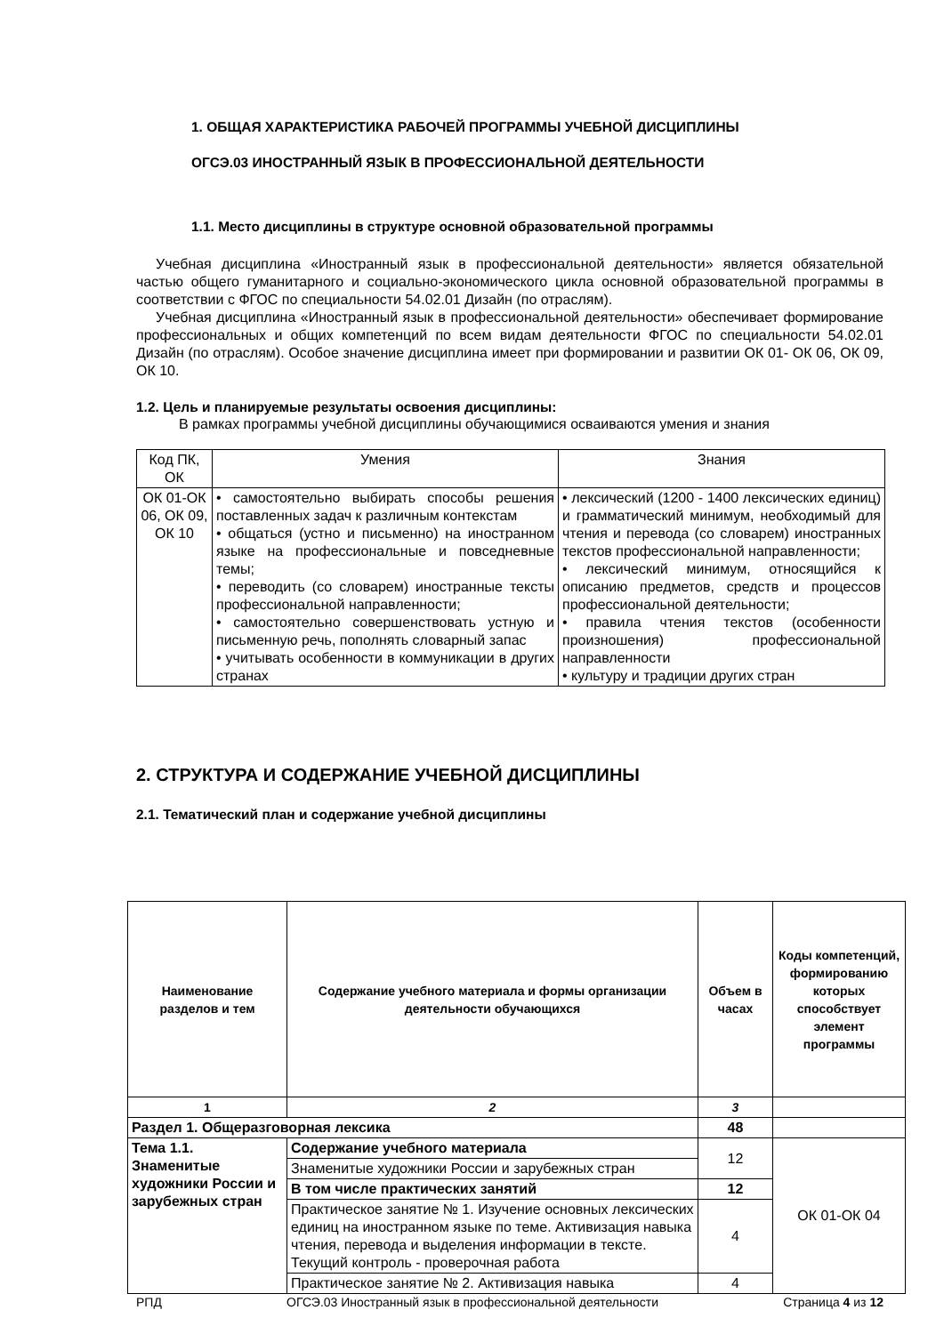1. ОБЩАЯ ХАРАКТЕРИСТИКА РАБОЧЕЙ ПРОГРАММЫ УЧЕБНОЙ ДИСЦИПЛИНЫ
ОГСЭ.03 ИНОСТРАННЫЙ ЯЗЫК В ПРОФЕССИОНАЛЬНОЙ ДЕЯТЕЛЬНОСТИ
1.1. Место дисциплины в структуре основной образовательной программы
Учебная дисциплина «Иностранный язык в профессиональной деятельности» является обязательной частью общего гуманитарного и социально-экономического цикла основной образовательной программы в соответствии с ФГОС по специальности 54.02.01 Дизайн (по отраслям).
Учебная дисциплина «Иностранный язык в профессиональной деятельности» обеспечивает формирование профессиональных и общих компетенций по всем видам деятельности ФГОС по специальности 54.02.01 Дизайн (по отраслям). Особое значение дисциплина имеет при формировании и развитии ОК 01- ОК 06, ОК 09, ОК 10.
1.2. Цель и планируемые результаты освоения дисциплины:
В рамках программы учебной дисциплины обучающимися осваиваются умения и знания
| Код ПК, ОК | Умения | Знания |
| ОК 01-ОК 06, ОК 09, ОК 10 | • самостоятельно выбирать способы решения поставленных задач к различным контекстам • общаться (устно и письменно) на иностранном языке на профессиональные и повседневные темы; • переводить (со словарем) иностранные тексты профессиональной направленности; • самостоятельно совершенствовать устную и письменную речь, пополнять словарный запас • учитывать особенности в коммуникации в других странах | • лексический (1200 - 1400 лексических единиц) и грамматический минимум, необходимый для чтения и перевода (со словарем) иностранных текстов профессиональной направленности; • лексический минимум, относящийся к описанию предметов, средств и процессов профессиональной деятельности; • правила чтения текстов (особенности произношения) профессиональной направленности • культуру и традиции других стран |
2. СТРУКТУРА И СОДЕРЖАНИЕ УЧЕБНОЙ ДИСЦИПЛИНЫ
2.1. Тематический план и содержание учебной дисциплины
| Наименование разделов и тем | Содержание учебного материала и формы организации деятельности обучающихся | Объем в часах | Коды компетенций, формированию которых способствует элемент программы |
| --- | --- | --- | --- |
| 1 | 2 | 3 | |
| Раздел 1. Общеразговорная лексика | | 48 | |
| Тема 1.1. Знаменитые художники России и зарубежных стран | Содержание учебного материала | 12 | ОК 01-ОК 04 |
| | Знаменитые художники России и зарубежных стран | | |
| | В том числе практических занятий | 12 | |
| | Практическое занятие № 1. Изучение основных лексических единиц на иностранном языке по теме. Активизация навыка чтения, перевода и выделения информации в тексте. Текущий контроль - проверочная работа | 4 | |
| | Практическое занятие № 2. Активизация навыка | 4 | |
РПД ОГСЭ.03 Иностранный язык в профессиональной деятельности Страница 4 из 12